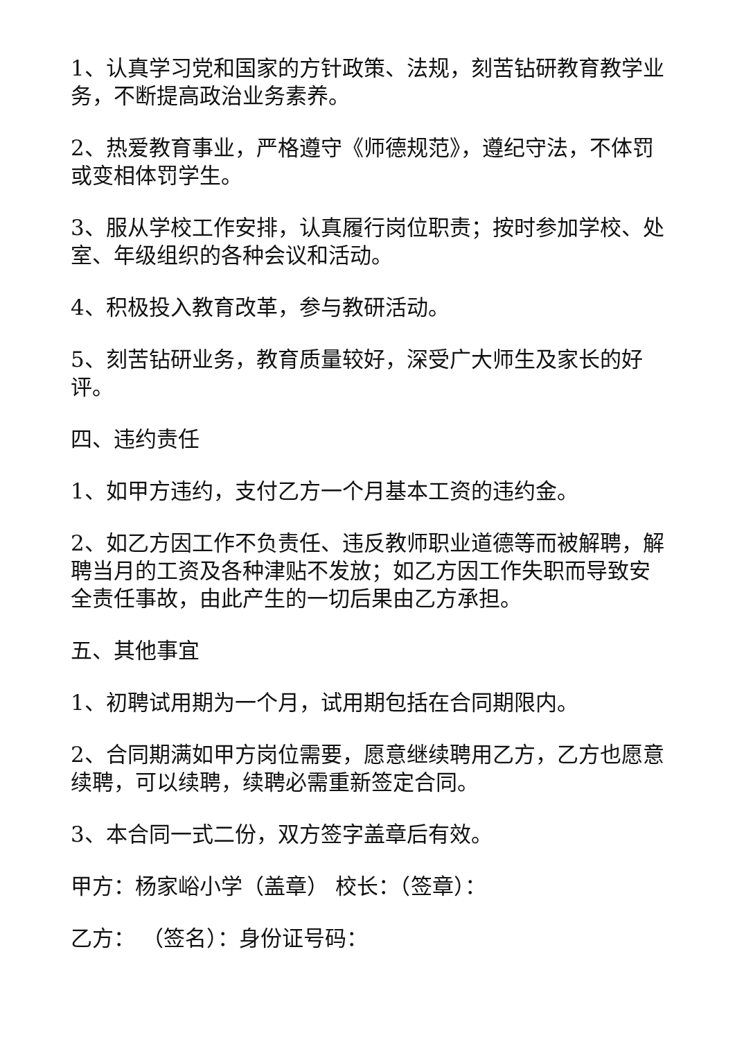1、认真学习党和国家的方针政策、法规，刻苦钻研教育教学业务，不断提高政治业务素养。
2、热爱教育事业，严格遵守《师德规范》，遵纪守法，不体罚或变相体罚学生。
3、服从学校工作安排，认真履行岗位职责；按时参加学校、处室、年级组织的各种会议和活动。
4、积极投入教育改革，参与教研活动。
5、刻苦钻研业务，教育质量较好，深受广大师生及家长的好评。
四、违约责任
1、如甲方违约，支付乙方一个月基本工资的违约金。
2、如乙方因工作不负责任、违反教师职业道德等而被解聘，解聘当月的工资及各种津贴不发放；如乙方因工作失职而导致安全责任事故，由此产生的一切后果由乙方承担。
五、其他事宜
1、初聘试用期为一个月，试用期包括在合同期限内。
2、合同期满如甲方岗位需要，愿意继续聘用乙方，乙方也愿意续聘，可以续聘，续聘必需重新签定合同。
3、本合同一式二份，双方签字盖章后有效。
甲方：杨家峪小学（盖章） 校长：（签章）：
乙方： （签名）：身份证号码：